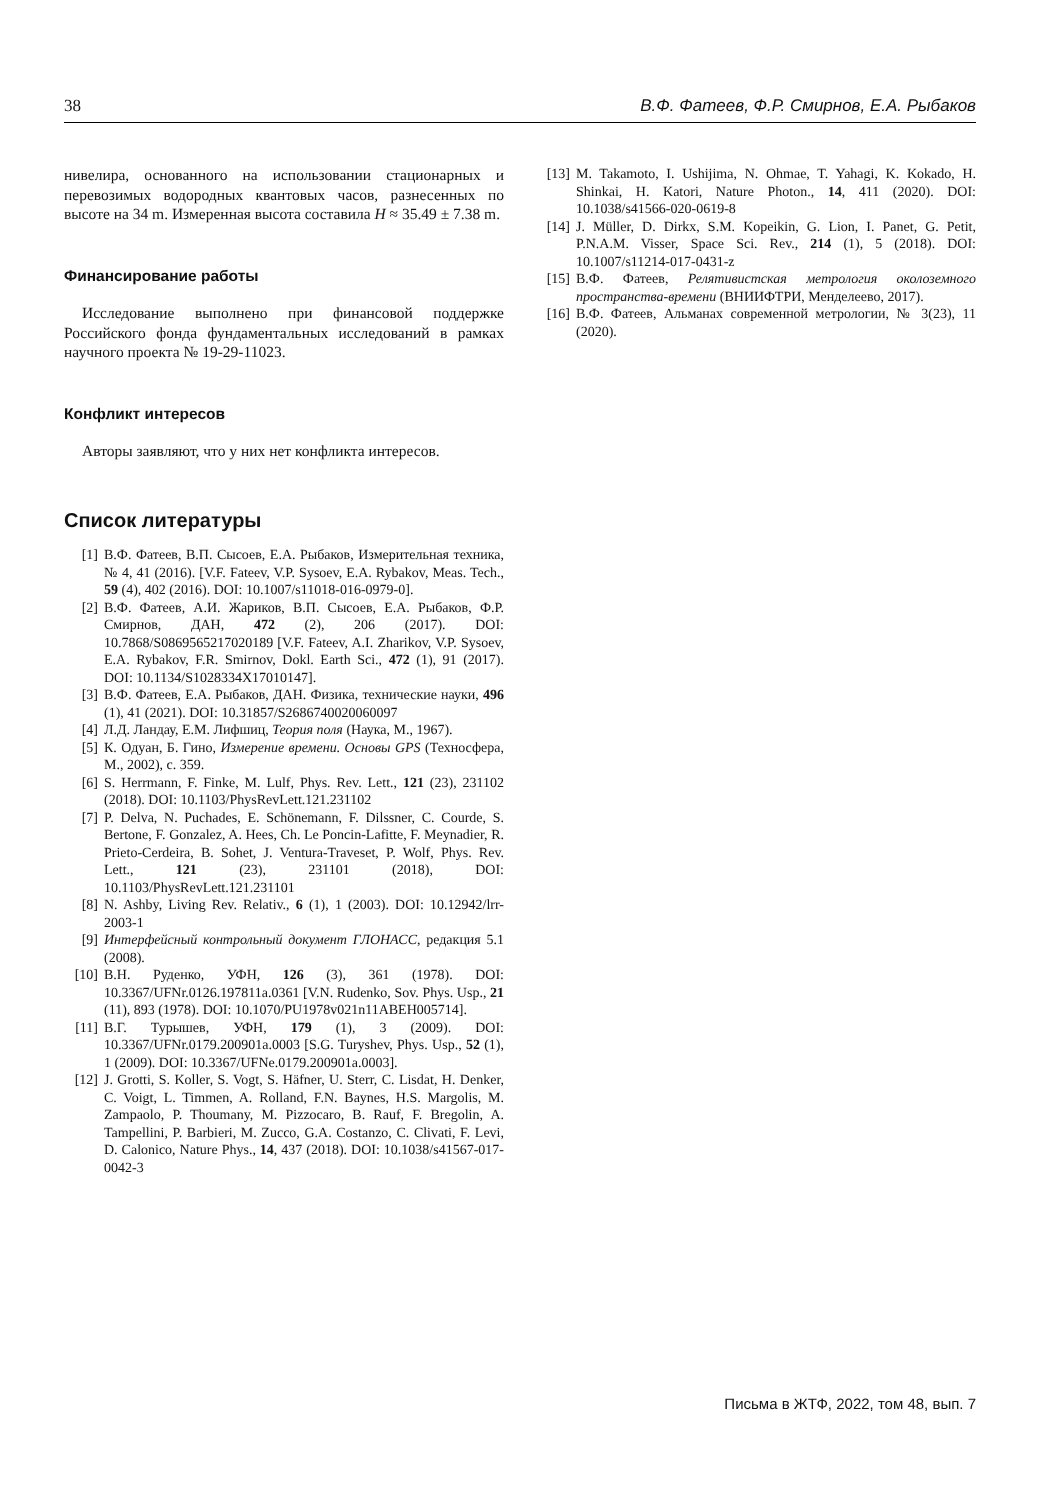38 В.Ф. Фатеев, Ф.Р. Смирнов, Е.А. Рыбаков
нивелира, основанного на использовании стационарных и перевозимых водородных квантовых часов, разнесенных по высоте на 34 m. Измеренная высота составила H ≈ 35.49 ± 7.38 m.
Финансирование работы
Исследование выполнено при финансовой поддержке Российского фонда фундаментальных исследований в рамках научного проекта № 19-29-11023.
Конфликт интересов
Авторы заявляют, что у них нет конфликта интересов.
Список литературы
[1] В.Ф. Фатеев, В.П. Сысоев, Е.А. Рыбаков, Измерительная техника, № 4, 41 (2016). [V.F. Fateev, V.P. Sysoev, E.A. Rybakov, Meas. Tech., 59 (4), 402 (2016). DOI: 10.1007/s11018-016-0979-0].
[2] В.Ф. Фатеев, А.И. Жариков, В.П. Сысоев, Е.А. Рыбаков, Ф.Р. Смирнов, ДАН, 472 (2), 206 (2017). DOI: 10.7868/S0869565217020189 [V.F. Fateev, A.I. Zharikov, V.P. Sysoev, E.A. Rybakov, F.R. Smirnov, Dokl. Earth Sci., 472 (1), 91 (2017). DOI: 10.1134/S1028334X17010147].
[3] В.Ф. Фатеев, Е.А. Рыбаков, ДАН. Физика, технические науки, 496 (1), 41 (2021). DOI: 10.31857/S2686740020060097
[4] Л.Д. Ландау, Е.М. Лифшиц, Теория поля (Наука, М., 1967).
[5] К. Одуан, Б. Гино, Измерение времени. Основы GPS (Техносфера, М., 2002), с. 359.
[6] S. Herrmann, F. Finke, M. Lulf, Phys. Rev. Lett., 121 (23), 231102 (2018). DOI: 10.1103/PhysRevLett.121.231102
[7] P. Delva, N. Puchades, E. Schönemann, F. Dilssner, C. Courde, S. Bertone, F. Gonzalez, A. Hees, Ch. Le Poncin-Lafitte, F. Meynadier, R. Prieto-Cerdeira, B. Sohet, J. Ventura-Traveset, P. Wolf, Phys. Rev. Lett., 121 (23), 231101 (2018), DOI: 10.1103/PhysRevLett.121.231101
[8] N. Ashby, Living Rev. Relativ., 6 (1), 1 (2003). DOI: 10.12942/lrr-2003-1
[9] Интерфейсный контрольный документ ГЛОНАСС, редакция 5.1 (2008).
[10] В.Н. Руденко, УФН, 126 (3), 361 (1978). DOI: 10.3367/UFNr.0126.197811a.0361 [V.N. Rudenko, Sov. Phys. Usp., 21 (11), 893 (1978). DOI: 10.1070/PU1978v021n11ABEH005714].
[11] В.Г. Турышев, УФН, 179 (1), 3 (2009). DOI: 10.3367/UFNr.0179.200901a.0003 [S.G. Turyshev, Phys. Usp., 52 (1), 1 (2009). DOI: 10.3367/UFNe.0179.200901a.0003].
[12] J. Grotti, S. Koller, S. Vogt, S. Häfner, U. Sterr, C. Lisdat, H. Denker, C. Voigt, L. Timmen, A. Rolland, F.N. Baynes, H.S. Margolis, M. Zampaolo, P. Thoumany, M. Pizzocaro, B. Rauf, F. Bregolin, A. Tampellini, P. Barbieri, M. Zucco, G.A. Costanzo, C. Clivati, F. Levi, D. Calonico, Nature Phys., 14, 437 (2018). DOI: 10.1038/s41567-017-0042-3
[13] M. Takamoto, I. Ushijima, N. Ohmae, T. Yahagi, K. Kokado, H. Shinkai, H. Katori, Nature Photon., 14, 411 (2020). DOI: 10.1038/s41566-020-0619-8
[14] J. Müller, D. Dirkx, S.M. Kopeikin, G. Lion, I. Panet, G. Petit, P.N.A.M. Visser, Space Sci. Rev., 214 (1), 5 (2018). DOI: 10.1007/s11214-017-0431-z
[15] В.Ф. Фатеев, Релятивистская метрология околоземного пространства-времени (ВНИИФТРИ, Менделеево, 2017).
[16] В.Ф. Фатеев, Альманах современной метрологии, № 3(23), 11 (2020).
Письма в ЖТФ, 2022, том 48, вып. 7